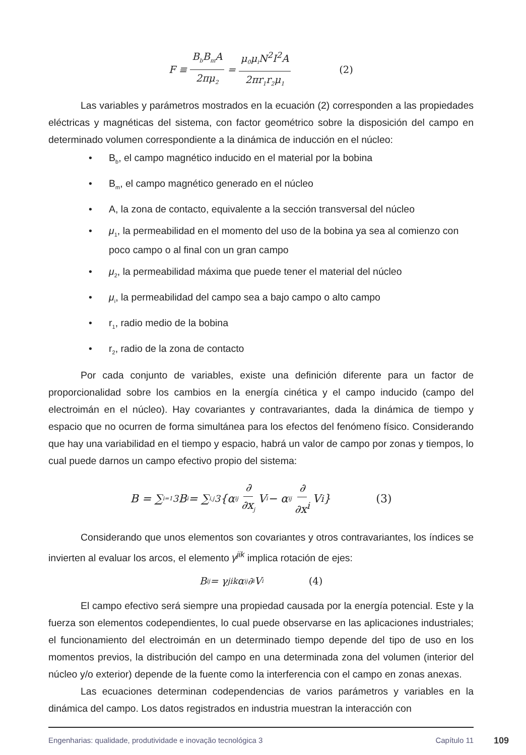F ≡ B<sub>b</sub>B<sub>m</sub>A 2πμ<sub>2</sub> = μ<sub>0</sub>μ<sub>i</sub>N<sup>2</sup>I<sup>2</sup>A 2πr<sub>1</sub>r<sub>2</sub>μ<sub>1</sub> (2)
Las variables y parámetros mostrados en la ecuación (2) corresponden a las propiedades eléctricas y magnéticas del sistema, con factor geométrico sobre la disposición del campo en determinado volumen correspondiente a la dinámica de inducción en el núcleo:
• B<sub>b</sub>, el campo magnético inducido en el material por la bobina
• B<sub>m</sub>, el campo magnético generado en el núcleo
• A, la zona de contacto, equivalente a la sección transversal del núcleo
• μ<sub>1</sub>, la permeabilidad en el momento del uso de la bobina ya sea al comienzo con poco campo o al final con un gran campo
• μ<sub>2</sub>, la permeabilidad máxima que puede tener el material del núcleo
• μ<sub>i</sub>, la permeabilidad del campo sea a bajo campo o alto campo
• r<sub>1</sub>, radio medio de la bobina
• r<sub>2</sub>, radio de la zona de contacto
Por cada conjunto de variables, existe una definición diferente para un factor de proporcionalidad sobre los cambios en la energía cinética y el campo inducido (campo del electroimán en el núcleo). Hay covariantes y contravariantes, dada la dinámica de tiempo y espacio que no ocurren de forma simultánea para los efectos del fenómeno físico. Considerando que hay una variabilidad en el tiempo y espacio, habrá un valor de campo por zonas y tiempos, lo cual puede darnos un campo efectivo propio del sistema:
B = ∑<sub>i=1</sub><sup>3</sup> B<sub>i</sub> = ∑<sub>i,j</sub><sup>3</sup> {α<sub>ij</sub> ∂ ∂x<sub>j</sub> V<sub>i</sub> − α<sub>ij</sub> ∂ ∂x<sup>i</sup> V<sup>i</sup>} (3)
Considerando que unos elementos son covariantes y otros contravariantes, los índices se invierten al evaluar los arcos, el elemento γ<sup>jik</sup> implica rotación de ejes:
B<sub>ij</sub> = γ<sup>jik</sup>α<sub>ij</sub>∂<sub>i</sub>V<sub>i</sub> (4)
El campo efectivo será siempre una propiedad causada por la energía potencial. Este y la fuerza son elementos codependientes, lo cual puede observarse en las aplicaciones industriales; el funcionamiento del electroimán en un determinado tiempo depende del tipo de uso en los momentos previos, la distribución del campo en una determinada zona del volumen (interior del núcleo y/o exterior) depende de la fuente como la interferencia con el campo en zonas anexas.
Las ecuaciones determinan codependencias de varios parámetros y variables en la dinámica del campo. Los datos registrados en industria muestran la interacción con
Engenharias: qualidade, produtividade e inovação tecnológica 3 Capítulo 11 109